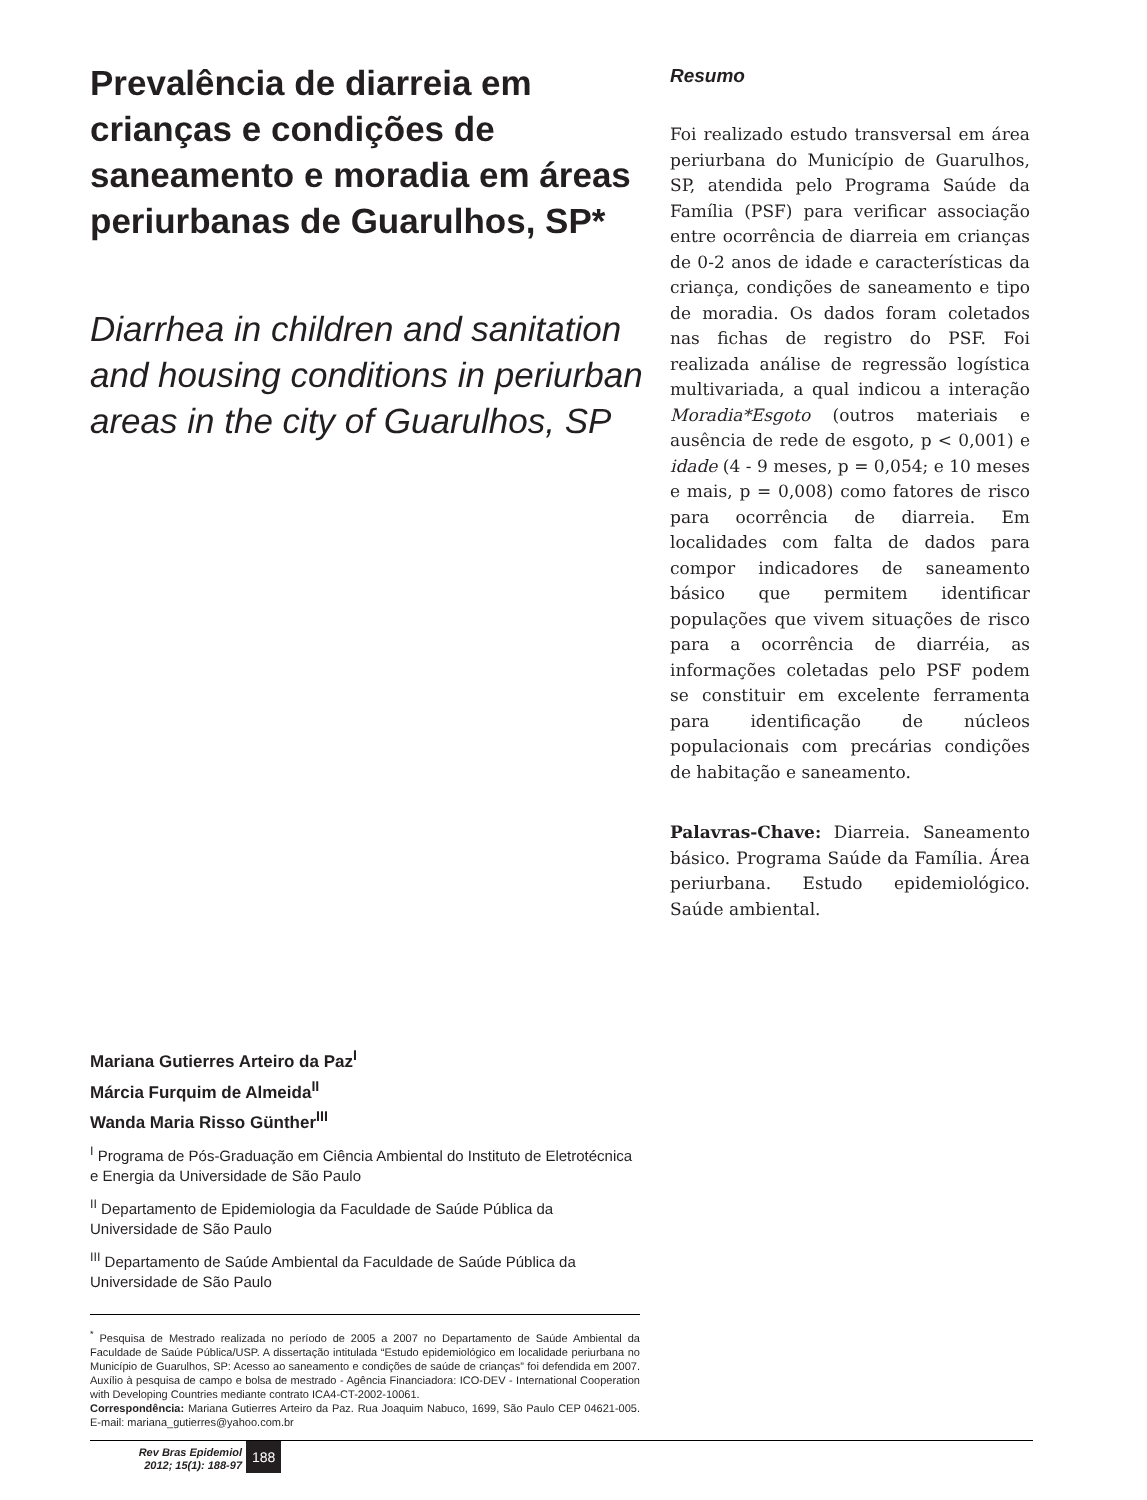Prevalência de diarreia em crianças e condições de saneamento e moradia em áreas periurbanas de Guarulhos, SP*
Diarrhea in children and sanitation and housing conditions in periurban areas in the city of Guarulhos, SP
Resumo
Foi realizado estudo transversal em área periurbana do Município de Guarulhos, SP, atendida pelo Programa Saúde da Família (PSF) para verificar associação entre ocorrência de diarreia em crianças de 0-2 anos de idade e características da criança, condições de saneamento e tipo de moradia. Os dados foram coletados nas fichas de registro do PSF. Foi realizada análise de regressão logística multivariada, a qual indicou a interação Moradia*Esgoto (outros materiais e ausência de rede de esgoto, p < 0,001) e idade (4 - 9 meses, p = 0,054; e 10 meses e mais, p = 0,008) como fatores de risco para ocorrência de diarreia. Em localidades com falta de dados para compor indicadores de saneamento básico que permitem identificar populações que vivem situações de risco para a ocorrência de diarréia, as informações coletadas pelo PSF podem se constituir em excelente ferramenta para identificação de núcleos populacionais com precárias condições de habitação e saneamento.
Palavras-Chave: Diarreia. Saneamento básico. Programa Saúde da Família. Área periurbana. Estudo epidemiológico. Saúde ambiental.
Mariana Gutierres Arteiro da Paz<sup>I</sup>
Márcia Furquim de Almeida<sup>II</sup>
Wanda Maria Risso Günther<sup>III</sup>
<sup>I</sup> Programa de Pós-Graduação em Ciência Ambiental do Instituto de Eletrotécnica e Energia da Universidade de São Paulo
<sup>II</sup> Departamento de Epidemiologia da Faculdade de Saúde Pública da Universidade de São Paulo
<sup>III</sup> Departamento de Saúde Ambiental da Faculdade de Saúde Pública da Universidade de São Paulo
<sup>*</sup> Pesquisa de Mestrado realizada no período de 2005 a 2007 no Departamento de Saúde Ambiental da Faculdade de Saúde Pública/USP. A dissertação intitulada “Estudo epidemiológico em localidade periurbana no Município de Guarulhos, SP: Acesso ao saneamento e condições de saúde de crianças” foi defendida em 2007. Auxílio à pesquisa de campo e bolsa de mestrado - Agência Financiadora: ICO-DEV - International Cooperation with Developing Countries mediante contrato ICA4-CT-2002-10061.
Correspondência: Mariana Gutierres Arteiro da Paz. Rua Joaquim Nabuco, 1699, São Paulo CEP 04621-005. E-mail: mariana_gutierres@yahoo.com.br
Rev Bras Epidemiol
2012; 15(1): 188-97
188